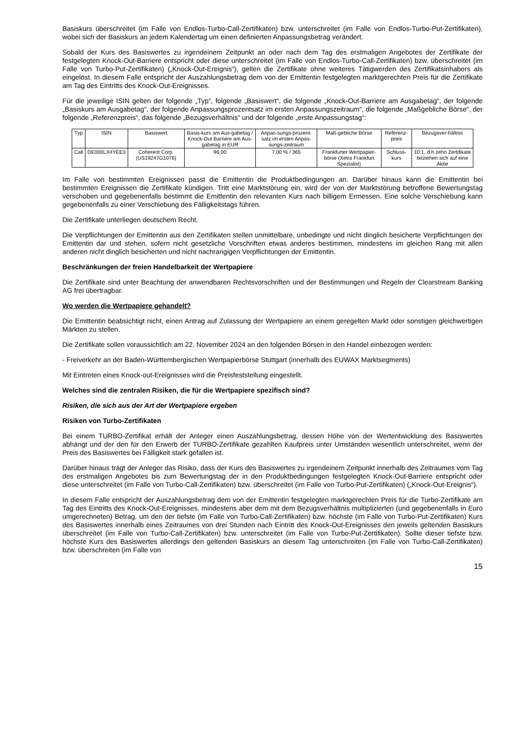Basiskurs überschreitet (im Falle von Endlos-Turbo-Call-Zertifikaten) bzw. unterschreitet (im Falle von Endlos-Turbo-Put-Zertifikaten), wobei sich der Basiskurs an jedem Kalendertag um einen definierten Anpassungsbetrag verändert.
Sobald der Kurs des Basiswertes zu irgendeinem Zeitpunkt an oder nach dem Tag des erstmaligen Angebotes der Zertifikate der festgelegten Knock-Out-Barriere entspricht oder diese unterschreitet (im Falle von Endlos-Turbo-Call-Zertifikaten) bzw. überschreitet (im Falle von Turbo-Put-Zertifikaten) („Knock-Out-Ereignis“), gelten die Zertifikate ohne weiteres Tätigwerden des Zertifikatsinhabers als eingelöst. In diesem Falle entspricht der Auszahlungsbetrag dem von der Emittentin festgelegten marktgerechten Preis für die Zertifikate am Tag des Eintritts des Knock-Out-Ereignisses.
Für die jeweilige ISIN gelten der folgende „Typ“, folgende „Basiswert“, die folgende „Knock-Out-Barriere am Ausgabetag“, der folgende „Basiskurs am Ausgabetag“, der folgende Anpassungsprozentsatz im ersten Anpassungszeitraum“, die folgende „Maßgebliche Börse“, der folgende „Referenzpreis“, das folgende „Bezugsverhältnis“ und der folgende „erste Anpassungstag“:
| Typ | ISIN | Basiswert | Basis-kurs am Aus-gabetag / Knock-Out Barriere am Aus-gabetag in EUR | Anpas-sungs-prozent-satz im ersten Anpas-sungs-zeitraum | Maß-gebliche Börse | Referenz-preis | Bezugsver-hältnis |
| Call | DE000LX4YEE3 | Coherent Corp. (US19247G1076) | 96,00 | 7,00 % / 365 | Frankfurter Wertpapier-börse (Xetra Frankfurt Spezialist) | Schluss-kurs | 10:1, d.h zehn Zertifikate beziehen sich auf eine Aktie |
Im Falle von bestimmten Ereignissen passt die Emittentin die Produktbedingungen an. Darüber hinaus kann die Emittentin bei bestimmten Ereignissen die Zertifikate kündigen. Tritt eine Marktstörung ein, wird der von der Marktstörung betroffene Bewertungstag verschoben und gegebenenfalls bestimmt die Emittentin den relevanten Kurs nach billigem Ermessen. Eine solche Verschiebung kann gegebenenfalls zu einer Verschiebung des Fälligkeitstags führen.
Die Zertifikate unterliegen deutschem Recht.
Die Verpflichtungen der Emittentin aus den Zertifikaten stellen unmittelbare, unbedingte und nicht dinglich besicherte Verpflichtungen der Emittentin dar und stehen, sofern nicht gesetzliche Vorschriften etwas anderes bestimmen, mindestens im gleichen Rang mit allen anderen nicht dinglich besicherten und nicht nachrangigen Verpflichtungen der Emittentin.
Beschränkungen der freien Handelbarkeit der Wertpapiere
Die Zertifikate sind unter Beachtung der anwendbaren Rechtsvorschriften und der Bestimmungen und Regeln der Clearstream Banking AG frei übertragbar.
Wo werden die Wertpapiere gehandelt?
Die Emittentin beabsichtigt nicht, einen Antrag auf Zulassung der Wertpapiere an einem geregelten Markt oder sonstigen gleichwertigen Märkten zu stellen.
Die Zertifikate sollen voraussichtlich am 22. November 2024 an den folgenden Börsen in den Handel einbezogen werden:
- Freiverkehr an der Baden-Württembergischen Wertpapierbörse Stuttgart (innerhalb des EUWAX Marktsegments)
Mit Eintreten eines Knock-out-Ereignisses wird die Preisfeststellung eingestellt.
Welches sind die zentralen Risiken, die für die Wertpapiere spezifisch sind?
Risiken, die sich aus der Art der Wertpapiere ergeben
Risiken von Turbo-Zertifikaten
Bei einem TURBO-Zertifikat erhält der Anleger einen Auszahlungsbetrag, dessen Höhe von der Wertentwicklung des Basiswertes abhängt und der den für den Erwerb der TURBO-Zertifikate gezahlten Kaufpreis unter Umständen wesentlich unterschreitet, wenn der Preis des Basiswertes bei Fälligkeit stark gefallen ist.
Darüber hinaus trägt der Anleger das Risiko, dass der Kurs des Basiswertes zu irgendeinem Zeitpunkt innerhalb des Zeitraumes vom Tag des erstmaligen Angebotes bis zum Bewertungstag der in den Produktbedingungen festgelegten Knock-Out-Barriere entspricht oder diese unterschreitet (im Falle von Turbo-Call-Zertifikaten) bzw. überschreitet (im Falle von Turbo-Put-Zertifikaten) („Knock-Out-Ereignis“).
In diesem Falle entspricht der Auszahlungsbetrag dem von der Emittentin festgelegten marktgerechten Preis für die Turbo-Zertifikate am Tag des Eintritts des Knock-Out-Ereignisses, mindestens aber dem mit dem Bezugsverhältnis multiplizierten (und gegebenenfalls in Euro umgerechneten) Betrag, um den der tiefste (im Falle von Turbo-Call-Zertifikaten) bzw. höchste (im Falle von Turbo-Put-Zertifikaten) Kurs des Basiswertes innerhalb eines Zeitraumes von drei Stunden nach Eintritt des Knock-Out-Ereignisses den jeweils geltenden Basiskurs überschreitet (im Falle von Turbo-Call-Zertifikaten) bzw. unterschreitet (im Falle von Turbo-Put-Zertifikaten). Sollte dieser tiefste bzw. höchste Kurs des Basiswertes allerdings den geltenden Basiskurs an diesem Tag unterschreiten (im Falle von Turbo-Call-Zertifikaten) bzw. überschreiten (im Falle von
15